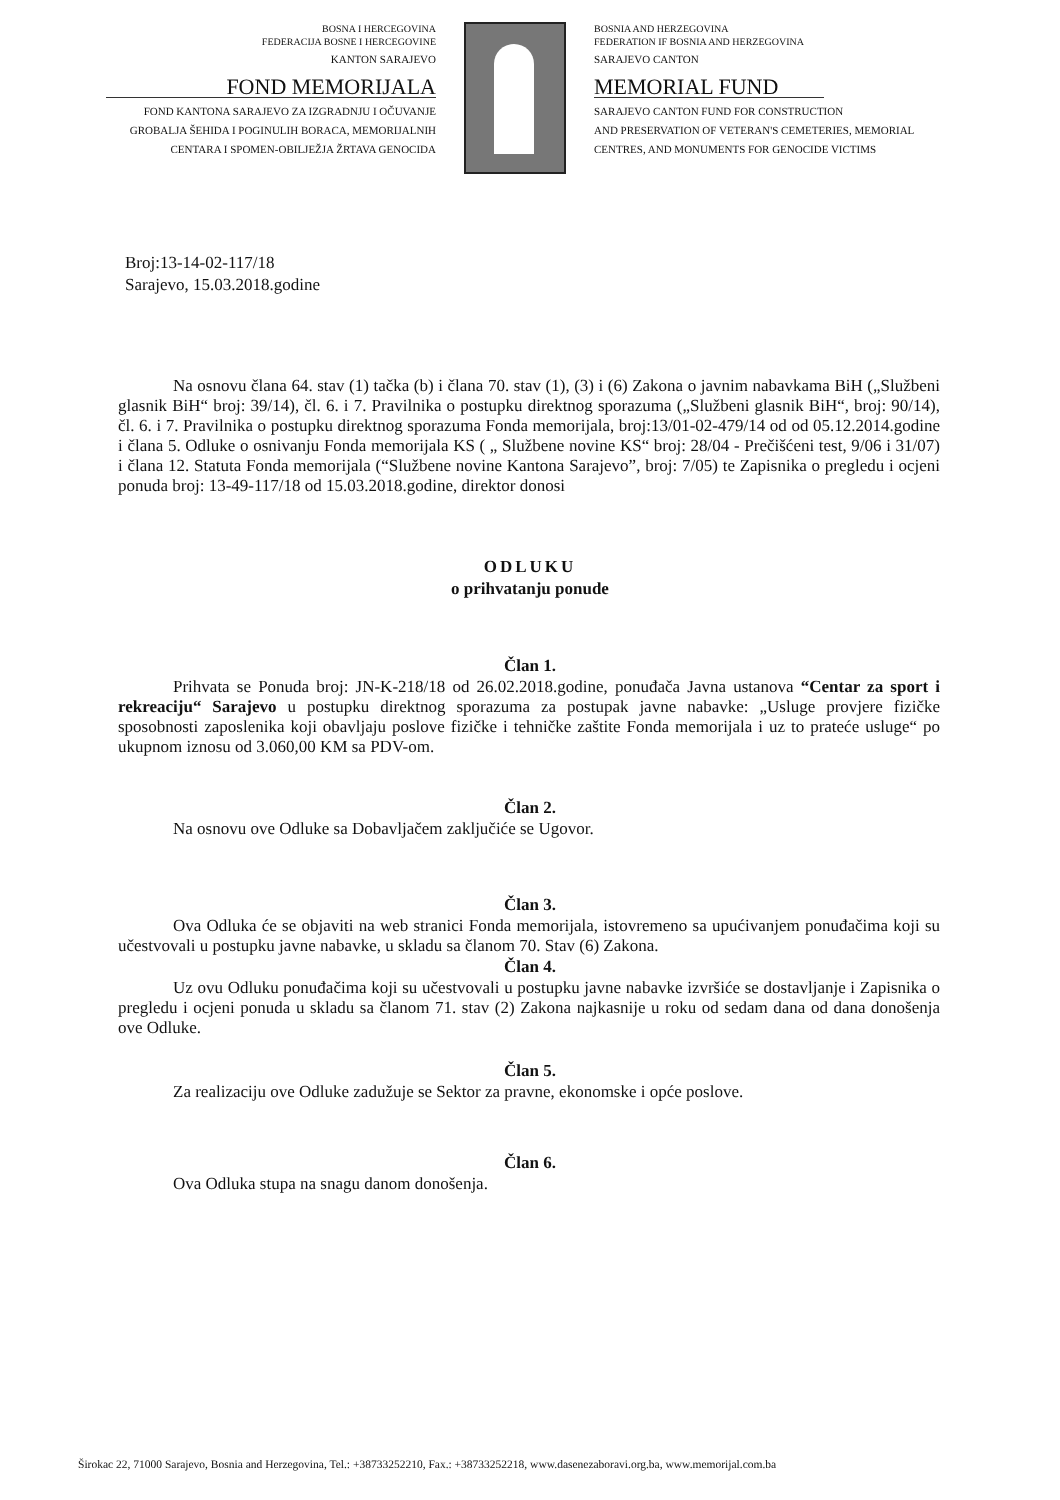BOSNA I HERCEGOVINA
FEDERACIJA BOSNE I HERCEGOVINE
KANTON SARAJEVO
FOND MEMORIJALA
FOND KANTONA SARAJEVO ZA IZGRADNJU I OČUVANJE
GROBALJA ŠEHIDA I POGINULIH BORACA, MEMORIJALNIH
CENTARA I SPOMEN-OBILJEŽJA ŽRTAVA GENOCIDA
BOSNIA AND HERZEGOVINA
FEDERATION IF BOSNIA AND HERZEGOVINA
SARAJEVO CANTON
MEMORIAL FUND
SARAJEVO CANTON FUND FOR CONSTRUCTION
AND PRESERVATION OF VETERAN'S CEMETERIES, MEMORIAL
CENTRES, AND MONUMENTS FOR GENOCIDE VICTIMS
Broj:13-14-02-117/18
Sarajevo, 15.03.2018.godine
Na osnovu člana 64. stav (1) tačka (b) i člana 70. stav (1), (3) i (6) Zakona o javnim nabavkama BiH („Službeni glasnik BiH“ broj: 39/14), čl. 6. i 7. Pravilnika o postupku direktnog sporazuma („Službeni glasnik BiH“, broj: 90/14), čl. 6. i 7. Pravilnika o postupku direktnog sporazuma Fonda memorijala, broj:13/01-02-479/14 od od 05.12.2014.godine i člana 5. Odluke o osnivanju Fonda memorijala KS ( „ Službene novine KS“ broj: 28/04 - Prečišćeni test, 9/06 i 31/07) i člana 12. Statuta Fonda memorijala (“Službene novine Kantona Sarajevo”, broj: 7/05) te Zapisnika o pregledu i ocjeni ponuda broj: 13-49-117/18 od 15.03.2018.godine, direktor donosi
ODLUKU
o prihvatanju ponude
Član 1.
Prihvata se Ponuda broj: JN-K-218/18 od 26.02.2018.godine, ponuđača Javna ustanova “Centar za sport i rekreaciju“ Sarajevo u postupku direktnog sporazuma za postupak javne nabavke: „Usluge provjere fizičke sposobnosti zaposlenika koji obavljaju poslove fizičke i tehničke zaštite Fonda memorijala i uz to prateće usluge“ po ukupnom iznosu od 3.060,00 KM sa PDV-om.
Član 2.
Na osnovu ove Odluke sa Dobavljačem zaključiće se Ugovor.
Član 3.
Ova Odluka će se objaviti na web stranici Fonda memorijala, istovremeno sa upućivanjem ponuđačima koji su učestvovali u postupku javne nabavke, u skladu sa članom 70. Stav (6) Zakona.
Član 4.
Uz ovu Odluku ponuđačima koji su učestvovali u postupku javne nabavke izvršiće se dostavljanje i Zapisnika o pregledu i ocjeni ponuda u skladu sa članom 71. stav (2) Zakona najkasnije u roku od sedam dana od dana donošenja ove Odluke.
Član 5.
Za realizaciju ove Odluke zadužuje se Sektor za pravne, ekonomske i opće poslove.
Član 6.
Ova Odluka stupa na snagu danom donošenja.
Širokac 22, 71000 Sarajevo, Bosnia and Herzegovina, Tel.: +38733252210, Fax.: +38733252218, www.dasenezaboravi.org.ba, www.memorijal.com.ba